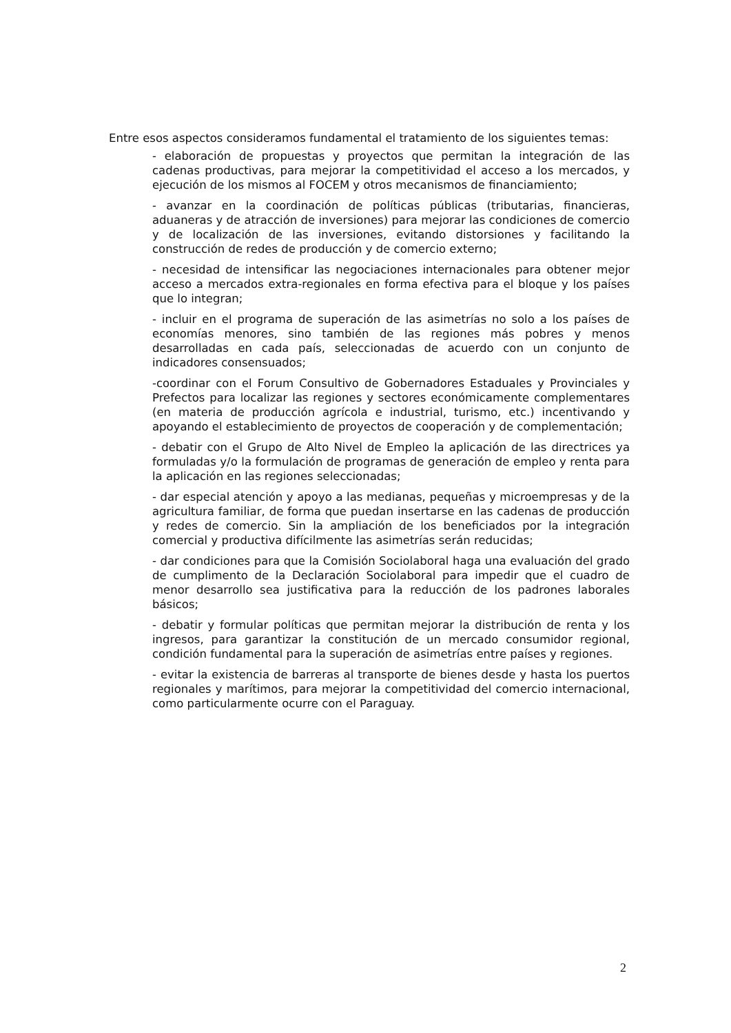Entre esos aspectos consideramos fundamental el tratamiento de los siguientes temas:
- elaboración de propuestas y proyectos que permitan la integración de las cadenas productivas, para mejorar la competitividad el acceso a los mercados, y ejecución de los mismos al FOCEM y otros mecanismos de financiamiento;
- avanzar en la coordinación de políticas públicas (tributarias, financieras, aduaneras y de atracción de inversiones) para mejorar las condiciones de comercio y de localización de las inversiones, evitando distorsiones y facilitando la construcción de redes de producción y de comercio externo;
- necesidad de intensificar las negociaciones internacionales para obtener mejor acceso a mercados extra-regionales en forma efectiva para el bloque y los países que lo integran;
- incluir en el programa de superación de las asimetrías no solo a los países de economías menores, sino también de las regiones más pobres y menos desarrolladas en cada país, seleccionadas de acuerdo con un conjunto de indicadores consensuados;
-coordinar con el Forum Consultivo de Gobernadores Estaduales y Provinciales y Prefectos para localizar las regiones y sectores económicamente complementares (en materia de producción agrícola e industrial, turismo, etc.) incentivando y apoyando el establecimiento de proyectos de cooperación y de complementación;
- debatir con el Grupo de Alto Nivel de Empleo la aplicación de las directrices ya formuladas y/o la formulación de programas de generación de empleo y renta para la aplicación en las regiones seleccionadas;
- dar especial atención y apoyo a las medianas, pequeñas y microempresas y de la agricultura familiar, de forma que puedan insertarse en las cadenas de producción y redes de comercio. Sin la ampliación de los beneficiados por la integración comercial y productiva difícilmente las asimetrías serán reducidas;
- dar condiciones para que la Comisión Sociolaboral haga una evaluación del grado de cumplimento de la Declaración Sociolaboral para impedir que el cuadro de menor desarrollo sea justificativa para la reducción de los padrones laborales básicos;
- debatir y formular políticas que permitan mejorar la distribución de renta y los ingresos, para garantizar la constitución de un mercado consumidor regional, condición fundamental para la superación de asimetrías entre países y regiones.
- evitar la existencia de barreras al transporte de bienes desde y hasta los puertos regionales y marítimos, para mejorar la competitividad del comercio internacional, como particularmente ocurre con el Paraguay.
2